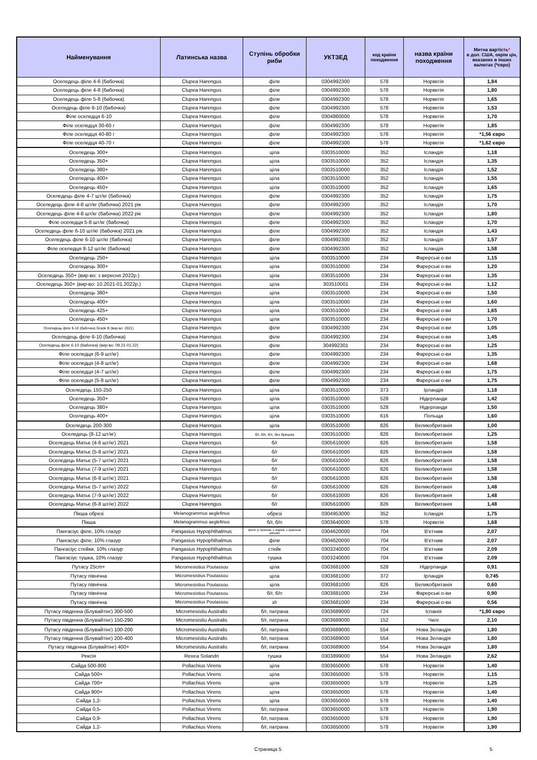| Найменування | Латинська назва | Ступінь обробки риби | УКТЗЕД | код країни походження | назва країни походження | Митна вартість * в дол. США, окрім цін, вказаних в інших валютах (*євро) |
| --- | --- | --- | --- | --- | --- | --- |
| Оселедець філе 4-6 (бабочка) | Clupea Harengus | філе | 0304992300 | 578 | Норвегія | 1,84 |
| Оселедець філе 4-8 (бабочка) | Clupea Harengus | філе | 0304992300 | 578 | Норвегія | 1,80 |
| Оселедець філе 5-8 (бабочка) | Clupea Harengus | філе | 0304992300 | 578 | Норвегія | 1,65 |
| Оселедець філе 6-10 (бабочка) | Clupea Harengus | філе | 0304992300 | 578 | Норвегія | 1,53 |
| Філе оселедця 6-10 | Clupea Harengus | філе | 0304860000 | 578 | Норвегія | 1,70 |
| Філе оселедця 30-60 г | Clupea Harengus | філе | 0304992300 | 578 | Норвегія | 1,85 |
| Філе оселедця 40-80 г | Clupea Harengus | філе | 0304992300 | 578 | Норвегія | *1,56 євро |
| Філе оселедця 40-70 г | Clupea Harengus | філе | 0304992300 | 578 | Норвегія | *1,62 євро |
| Оселедець 300+ | Clupea Harengus | ціла | 0303510000 | 352 | Ісландія | 1,18 |
| Оселедець 350+ | Clupea Harengus | ціла | 0303510000 | 352 | Ісландія | 1,35 |
| Оселедець 380+ | Clupea Harengus | ціла | 0303510000 | 352 | Ісландія | 1,52 |
| Оселедець 400+ | Clupea Harengus | ціла | 0303510000 | 352 | Ісландія | 1,55 |
| Оселедець 450+ | Clupea Harengus | ціла | 0303510000 | 352 | Ісландія | 1,65 |
| Оселедець філе 4-7 шт/кг (бабочка) | Clupea Harengus | філе | 0304992300 | 352 | Ісландія | 1,75 |
| Оселедець філе 4-8 шт/кг (бабочка) 2021 рік | Clupea Harengus | філе | 0304992300 | 352 | Ісландія | 1,70 |
| Оселедець філе 4-8 шт/кг (бабочка) 2022 рік | Clupea Harengus | філе | 0304992300 | 352 | Ісландія | 1,80 |
| Філе оселедця 5-8 шт/кг (бабочка) | Clupea Harengus | філе | 0304992300 | 352 | Ісландія | 1,70 |
| Оселедець філе 6-10 шт/кг (бабочка) 2021 рік | Clupea Harengus | філе | 0304992300 | 352 | Ісландія | 1,43 |
| Оселедець філе 6-10 шт/кг (бабочка) | Clupea Harengus | філе | 0304992300 | 352 | Ісландія | 1,57 |
| Філе оселедця 8-12 шт/кг (бабочка) | Clupea Harengus | філе | 0304992300 | 352 | Ісландія | 1,58 |
| Оселедець 250+ | Clupea Harengus | ціла | 0303510000 | 234 | Фарерські о-ви | 1,15 |
| Оселедець 300+ | Clupea Harengus | ціла | 0303510000 | 234 | Фарерські о-ви | 1,20 |
| Оселедець 350+ (вир-во: з вересня 2022р.) | Clupea Harengus | ціла | 0303510000 | 234 | Фарерські о-ви | 1,35 |
| Оселедець 350+ (вир-во: 10.2021-01.2022р.) | Clupea Harengus | ціла | 303510001 | 234 | Фарерські о-ви | 1,12 |
| Оселедець 380+ | Clupea Harengus | ціла | 0303510000 | 234 | Фарерські о-ви | 1,50 |
| Оселедець 400+ | Clupea Harengus | ціла | 0303510000 | 234 | Фарерські о-ви | 1,60 |
| Оселедець 425+ | Clupea Harengus | ціла | 0303510000 | 234 | Фарерські о-ви | 1,65 |
| Оселедець 450+ | Clupea Harengus | ціла | 0303510000 | 234 | Фарерські о-ви | 1,70 |
| Оселедець філе 6-10 (бабочка) Grade B (вир-во: 2021) | Clupea Harengus | філе | 0304992300 | 234 | Фарерські о-ви | 1,05 |
| Оселедець філе 6-10 (бабочка) | Clupea Harengus | філе | 0304992300 | 234 | Фарерські о-ви | 1,45 |
| Оселедець філе 6-10 (бабочка) (вир-во: 09.21-01.22) | Clupea Harengus | філе | 304992301 | 234 | Фарерські о-ви | 1,25 |
| Філе оселедця (6-9 шт/кг) | Clupea Harengus | філе | 0304992300 | 234 | Фарерські о-ви | 1,35 |
| Філе оселедця (4-8 шт/кг) | Clupea Harengus | філе | 0304992300 | 234 | Фарерські о-ви | 1,68 |
| Філе оселедця (4-7 шт/кг) | Clupea Harengus | філе | 0304992300 | 234 | Фарерські о-ви | 1,75 |
| Філе оселедця (5-8 шт/кг) | Clupea Harengus | філе | 0304992300 | 234 | Фарерські о-ви | 1,75 |
| Оселедець 150-250 | Clupea Harengus | ціла | 0303510000 | 373 | Ірландія | 1,18 |
| Оселедець 350+ | Clupea Harengus | ціла | 0303510000 | 528 | Нідерланди | 1,42 |
| Оселедець 380+ | Clupea Harengus | ціла | 0303510000 | 528 | Нідерланди | 1,50 |
| Оселедець 400+ | Clupea Harengus | ціла | 0303510000 | 616 | Польща | 1,60 |
| Оселедець 200-300 | Clupea Harengus | ціла | 0303510000 | 826 | Великобританія | 1,00 |
| Оселедець (8-12 шт/кг) | Clupea Harengus | б/г, б/п, б/х, без брюшка | 0303510000 | 826 | Великобританія | 1,25 |
| Оселедець Матьє (4-6 шт/кг) 2021 | Clupea Harengus | б/г | 0305610000 | 826 | Великобританія | 1,58 |
| Оселедець Матьє (5-8 шт/кг) 2021 | Clupea Harengus | б/г | 0305610000 | 826 | Великобританія | 1,58 |
| Оселедець Матьє (5-7 шт/кг) 2021 | Clupea Harengus | б/г | 0305610000 | 826 | Великобританія | 1,58 |
| Оселедець Матьє (7-9 шт/кг) 2021 | Clupea Harengus | б/г | 0305610000 | 826 | Великобританія | 1,58 |
| Оселедець Матьє (6-8 шт/кг) 2021 | Clupea Harengus | б/г | 0305610000 | 826 | Великобританія | 1,58 |
| Оселедець Матьє (5-7 шт/кг) 2022 | Clupea Harengus | б/г | 0305610000 | 826 | Великобританія | 1,48 |
| Оселедець Матьє (7-9 шт/кг) 2022 | Clupea Harengus | б/г | 0305610000 | 826 | Великобританія | 1,48 |
| Оселедець Матьє (6-8 шт/кг) 2022 | Clupea Harengus | б/г | 0305610000 | 826 | Великобританія | 1,48 |
| Пікша обрезі | Melanogrammus aeglefinus | обрезі | 0304953000 | 352 | Ісландія | 1,75 |
| Пікша | Melanogrammus aeglefinus | б/г, б/п | 0303640000 | 578 | Норвегія | 1,68 |
| Пангасіус філе, 10% глазур | Pangasius Hypophthalmus | филе (с брюхом, с жиром, с красным мясом) | 0304620000 | 704 | В'єтнам | 2,07 |
| Пангасіус філе, 10% глазур | Pangasius Hypophthalmus | філе | 0304620000 | 704 | В'єтнам | 2,07 |
| Пангасіус стейки, 10% глазур | Pangasius Hypophthalmus | стейк | 0303240000 | 704 | В'єтнам | 2,09 |
| Пангасіус тушка, 10% глазур | Pangasius Hypophthalmus | тушка | 0303240000 | 704 | В'єтнам | 2,09 |
| Путасу 25cm+ | Micromesistius Poutassou | ціла | 0303681000 | 528 | Нідерланди | 0,91 |
| Путасу північна | Micromesistius Poutassou | ціла | 0303681000 | 372 | Ірландія | 0,745 |
| Путасу північна | Micromesistius Poutassou | ціла | 0303681000 | 826 | Великобританія | 0,60 |
| Путасу північна | Micromesistius Poutassou | б/г, б/п | 0303681000 | 234 | Фарерські о-ви | 0,90 |
| Путасу північна | Micromesistius Poutassou | з/г | 0303681000 | 234 | Фарерські о-ви | 0,56 |
| Путасу південна (Блувайтінг) 300-500 | Micromesistiu Australis | б/г, патрана | 0303689000 | 724 | Іспанія | *1,80 євро |
| Путасу південна (Блувайтінг) 150-290 | Micromesistiu Australis | б/г, патрана | 0303689000 | 152 | Чилі | 2,10 |
| Путасу південна (Блувайтінг) 100-200 | Micromesistiu Australis | б/г, патрана | 0303689000 | 554 | Нова Зеландія | 1,80 |
| Путасу південна (Блувайтінг) 200-400 | Micromesistiu Australis | б/г, патрана | 0303689000 | 554 | Нова Зеландія | 1,80 |
| Путасу південна (Блувайтінг) 400+ | Micromesistiu Australis | б/г, патрана | 0303689000 | 554 | Нова Зеландія | 1,80 |
| Рексія | Rexea Solandri | тушка | 0303899000 | 554 | Нова Зеландія | 2,62 |
| Сайда 500-800 | Pollachius Virens | ціла | 0303650000 | 578 | Норвегія | 1,40 |
| Сайда 500+ | Pollachius Virens | ціла | 0303650000 | 578 | Норвегія | 1,15 |
| Сайда 700+ | Pollachius Virens | ціла | 0303650000 | 578 | Норвегія | 1,25 |
| Сайда 900+ | Pollachius Virens | ціла | 0303650000 | 578 | Норвегія | 1,40 |
| Сайда 1,2- | Pollachius Virens | ціла | 0303650000 | 578 | Норвегія | 1,40 |
| Сайда 0,5- | Pollachius Virens | б/г, патрана | 0303650000 | 578 | Норвегія | 1,90 |
| Сайда 0,9- | Pollachius Virens | б/г, патрана | 0303650000 | 578 | Норвегія | 1,90 |
| Сайда 1,2- | Pollachius Virens | б/г, патрана | 0303650000 | 578 | Норвегія | 1,90 |
Страница 5 5